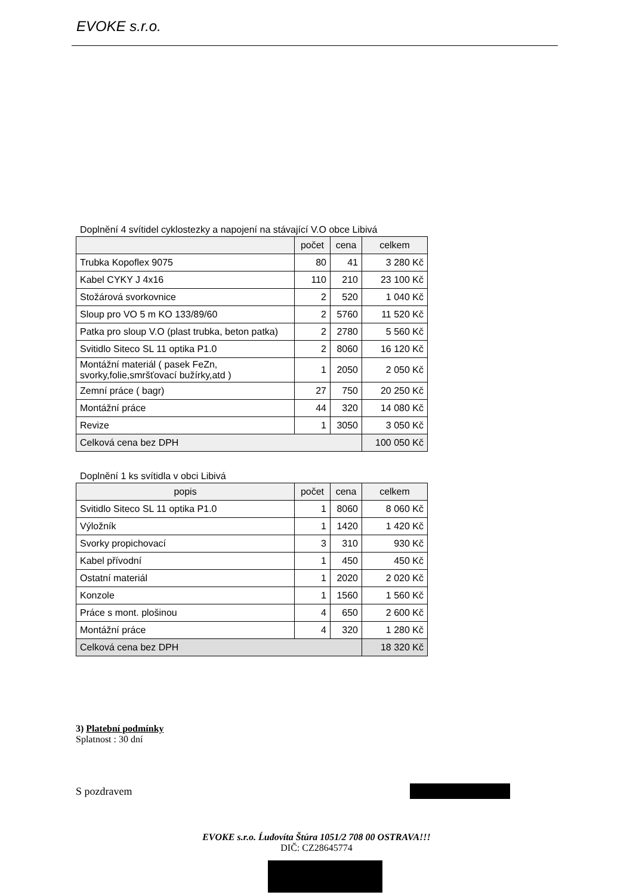EVOKE s.r.o.
Doplnění 4 svítidel cyklostezky a napojení na stávající V.O obce Libivá
| | počet | cena | celkem |
| --- | --- | --- | --- |
| Trubka Kopoflex 9075 | 80 | 41 | 3 280 Kč |
| Kabel CYKY J 4x16 | 110 | 210 | 23 100 Kč |
| Stožárová svorkovnice | 2 | 520 | 1 040 Kč |
| Sloup pro VO 5 m KO 133/89/60 | 2 | 5760 | 11 520 Kč |
| Patka pro sloup V.O (plast trubka, beton patka) | 2 | 2780 | 5 560 Kč |
| Svitidlo Siteco SL 11 optika P1.0 | 2 | 8060 | 16 120 Kč |
| Montážní materiál ( pasek FeZn, svorky,folie,smršťovací bužírky,atd ) | 1 | 2050 | 2 050 Kč |
| Zemní práce ( bagr) | 27 | 750 | 20 250 Kč |
| Montážní práce | 44 | 320 | 14 080 Kč |
| Revize | 1 | 3050 | 3 050 Kč |
| Celková cena bez DPH | | | 100 050 Kč |
Doplnění 1 ks svítidla v obci Libivá
| popis | počet | cena | celkem |
| --- | --- | --- | --- |
| Svitidlo Siteco SL 11 optika P1.0 | 1 | 8060 | 8 060 Kč |
| Výložník | 1 | 1420 | 1 420 Kč |
| Svorky propichovací | 3 | 310 | 930 Kč |
| Kabel přívodní | 1 | 450 | 450 Kč |
| Ostatní materiál | 1 | 2020 | 2 020 Kč |
| Konzole | 1 | 1560 | 1 560 Kč |
| Práce s mont. plošinou | 4 | 650 | 2 600 Kč |
| Montážní práce | 4 | 320 | 1 280 Kč |
| Celková cena bez DPH | | | 18 320 Kč |
3) Platební podmínky
Splatnost : 30 dní
S pozdravem
EVOKE s.r.o. Ĺudovíta Štúra 1051/2 708 00 OSTRAVA!!!
DIČ: CZ28645774